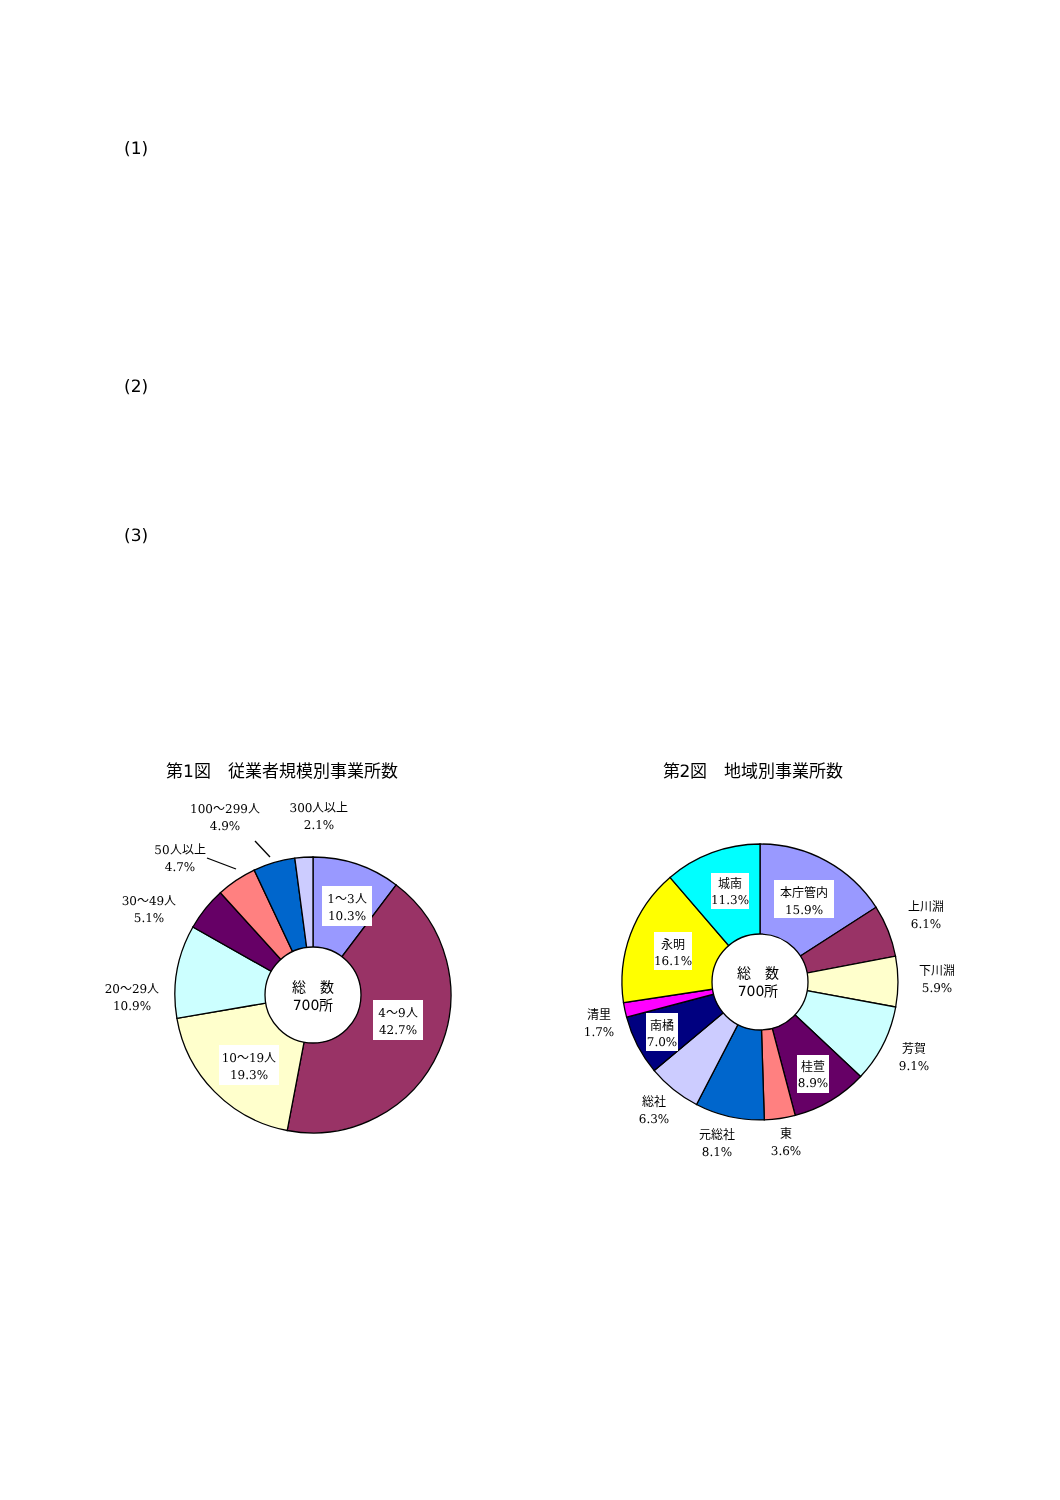(1)
(2)
(3)
第1図　従業者規模別事業所数
1～3人
10.3%
4～9人
42.7%
10～19人
19.3%
20～29人
10.9%
30～49人
5.1%
50人以上
4.7%
100～299人
4.9%
300人以上
2.1%
総　数
700所
第2図　地域別事業所数
本庁管内
15.9%
上川淵
6.1%
下川淵
5.9%
芳賀
9.1%
桂萱
8.9%
東
3.6%
元総社
8.1%
総社
6.3%
南橘
7.0%
清里
1.7%
永明
16.1%
城南
11.3%
総　数
700所